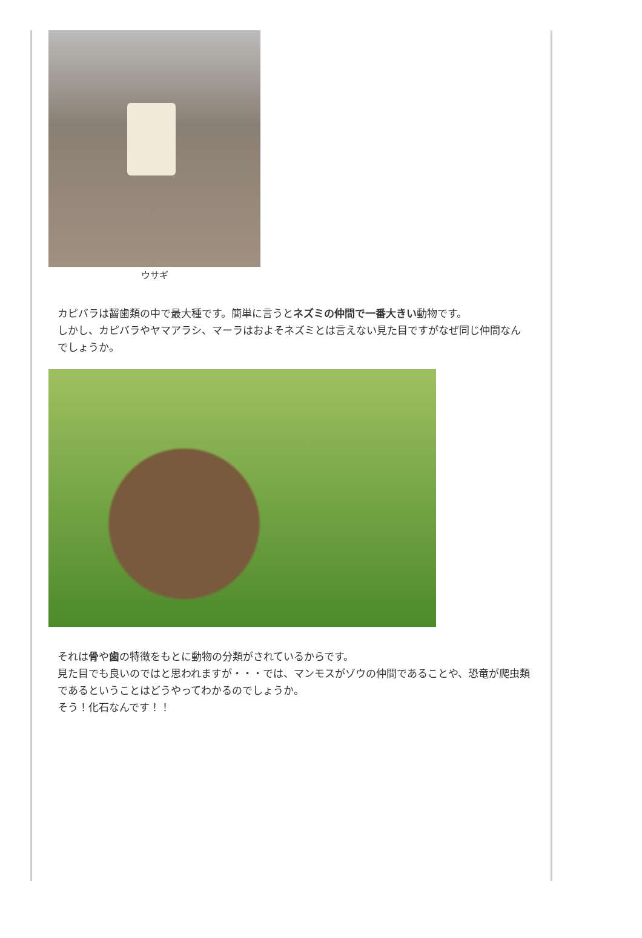ウサギ
カピバラは齧歯類の中で最大種です。簡単に言うとネズミの仲間で一番大きい動物です。
しかし、カピバラやヤマアラシ、マーラはおよそネズミとは言えない見た目ですがなぜ同じ仲間なんでしょうか。
それは骨や歯の特徴をもとに動物の分類がされているからです。
見た目でも良いのではと思われますが・・・では、マンモスがゾウの仲間であることや、恐竜が爬虫類であるということはどうやってわかるのでしょうか。
そう！化石なんです！！